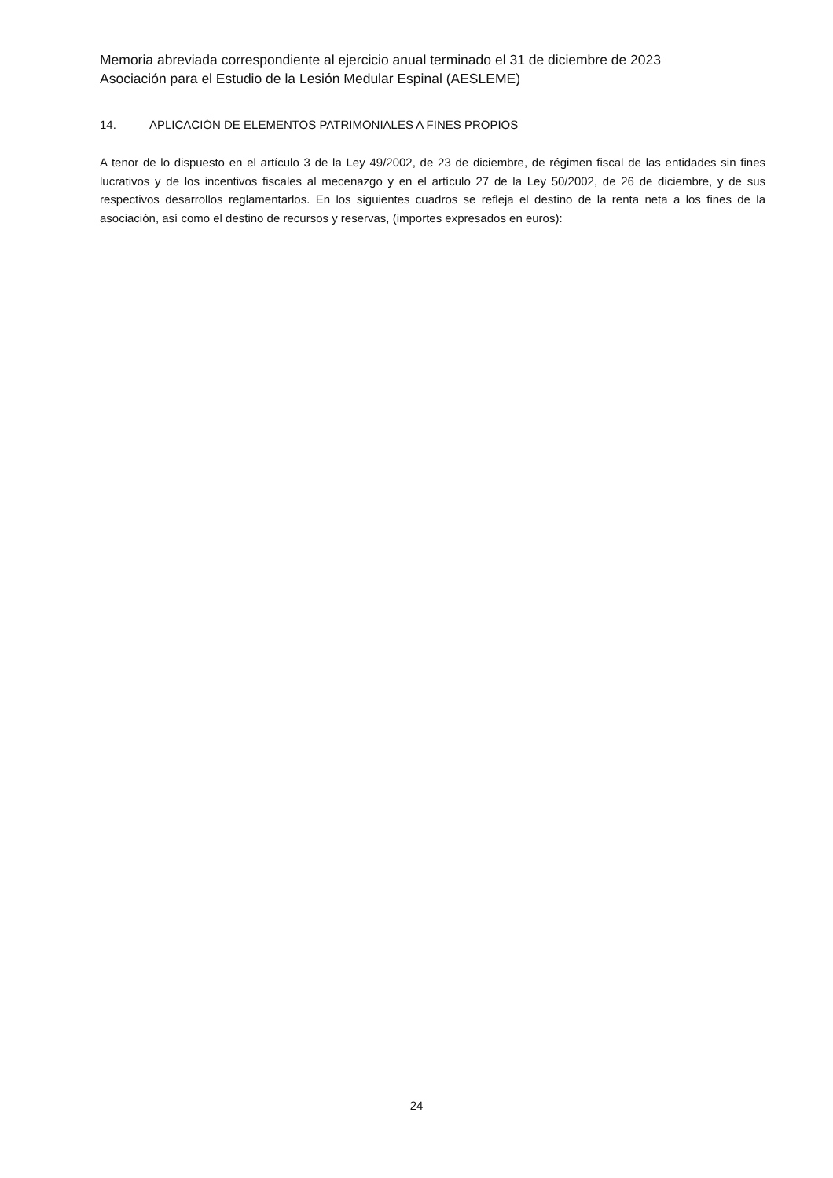Memoria abreviada correspondiente al ejercicio anual terminado el 31 de diciembre de 2023
Asociación para el Estudio de la Lesión Medular Espinal (AESLEME)
14. APLICACIÓN DE ELEMENTOS PATRIMONIALES A FINES PROPIOS
A tenor de lo dispuesto en el artículo 3 de la Ley 49/2002, de 23 de diciembre, de régimen fiscal de las entidades sin fines lucrativos y de los incentivos fiscales al mecenazgo y en el artículo 27 de la Ley 50/2002, de 26 de diciembre, y de sus respectivos desarrollos reglamentarlos. En los siguientes cuadros se refleja el destino de la renta neta a los fines de la asociación, así como el destino de recursos y reservas, (importes expresados en euros):
24